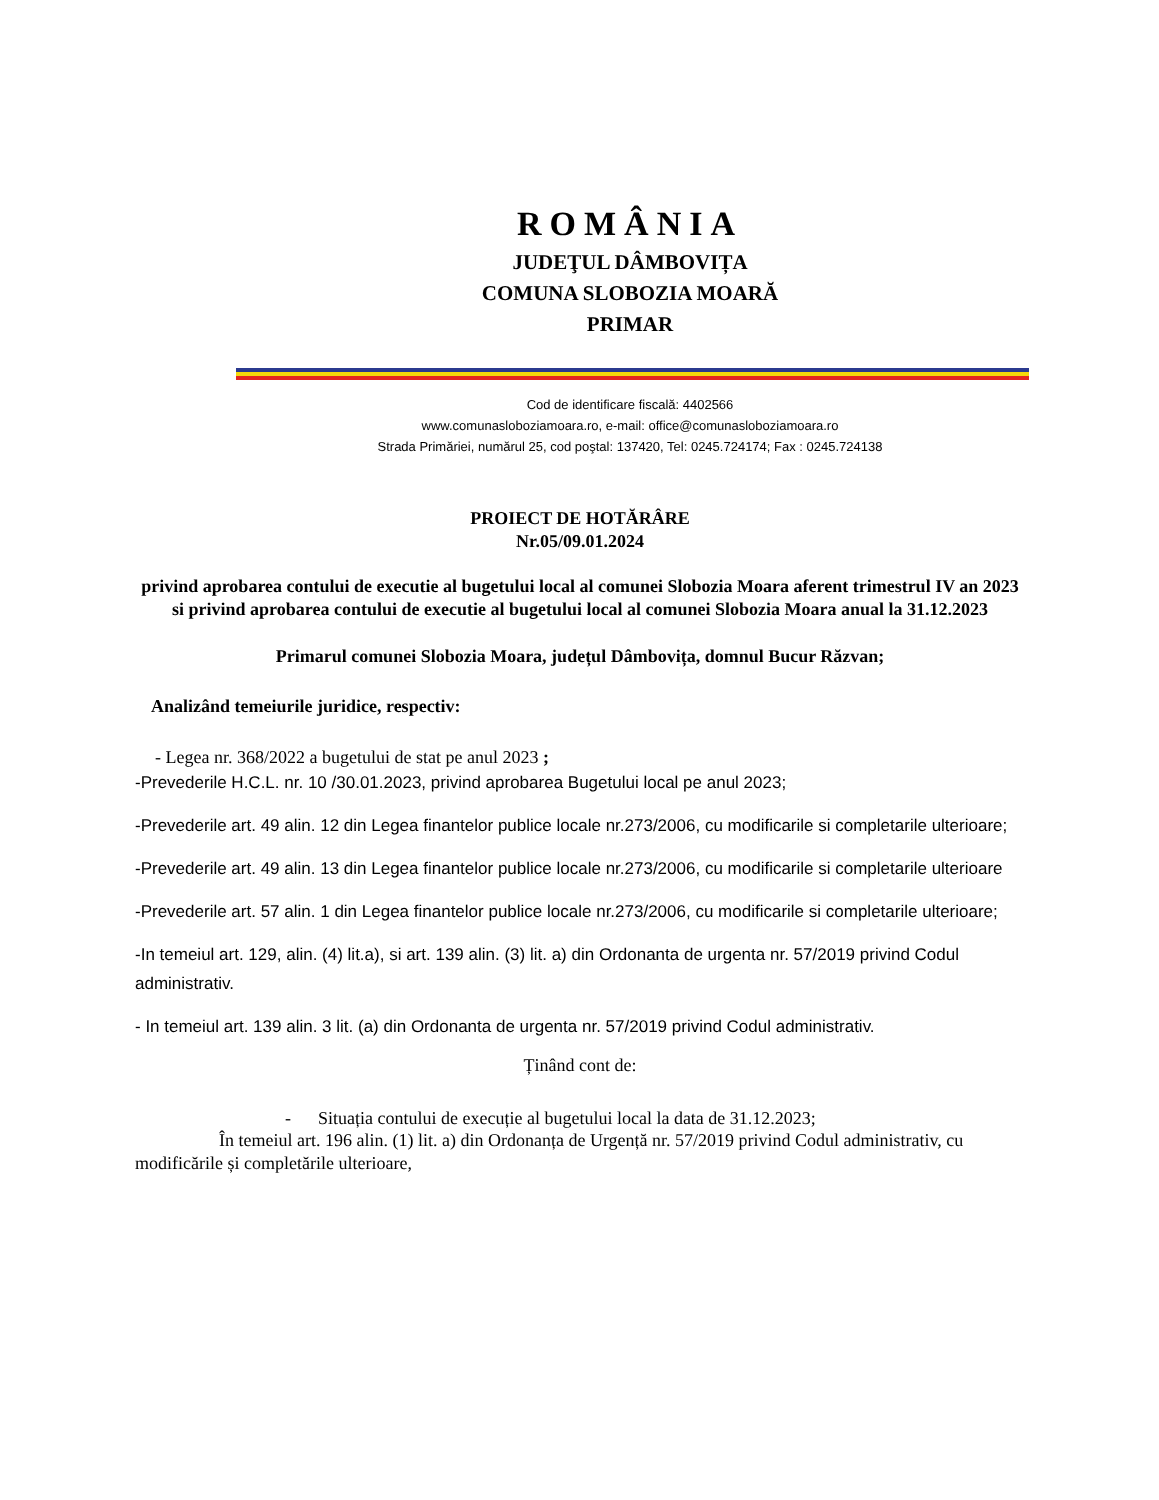ROMÂNIA
JUDEŢUL DÂMBOVIȚA
COMUNA SLOBOZIA MOARĂ
PRIMAR
Cod de identificare fiscală: 4402566
www.comunasloboziamoara.ro, e-mail: office@comunasloboziamoara.ro
Strada Primăriei, numărul 25, cod poştal: 137420, Tel: 0245.724174; Fax : 0245.724138
PROIECT DE HOTĂRÂRE
Nr.05/09.01.2024
privind aprobarea contului de executie al bugetului local al comunei Slobozia Moara aferent trimestrul IV an 2023 si privind aprobarea contului de executie al bugetului local al comunei Slobozia Moara anual la 31.12.2023
Primarul comunei Slobozia Moara, județul Dâmbovița, domnul Bucur Răzvan;
Analizând temeiurile juridice, respectiv:
- Legea nr. 368/2022 a bugetului de stat pe anul 2023 ;
-Prevederile H.C.L. nr. 10 /30.01.2023, privind aprobarea Bugetului local pe anul 2023;
-Prevederile art. 49 alin. 12 din Legea finantelor publice locale nr.273/2006, cu modificarile si completarile ulterioare;
-Prevederile art. 49 alin. 13 din Legea finantelor publice locale nr.273/2006, cu modificarile si completarile ulterioare
-Prevederile art. 57 alin. 1 din Legea finantelor publice locale nr.273/2006, cu modificarile si completarile ulterioare;
-In temeiul art. 129, alin. (4) lit.a), si art. 139 alin. (3) lit. a) din Ordonanta de urgenta nr. 57/2019 privind Codul administrativ.
- In temeiul art. 139 alin. 3 lit. (a) din Ordonanta de urgenta nr. 57/2019 privind Codul administrativ.
Ținând cont de:
- Situația contului de execuție al bugetului local la data de 31.12.2023;
În temeiul art. 196 alin. (1) lit. a) din Ordonanța de Urgență nr. 57/2019 privind Codul administrativ, cu modificările și completările ulterioare,